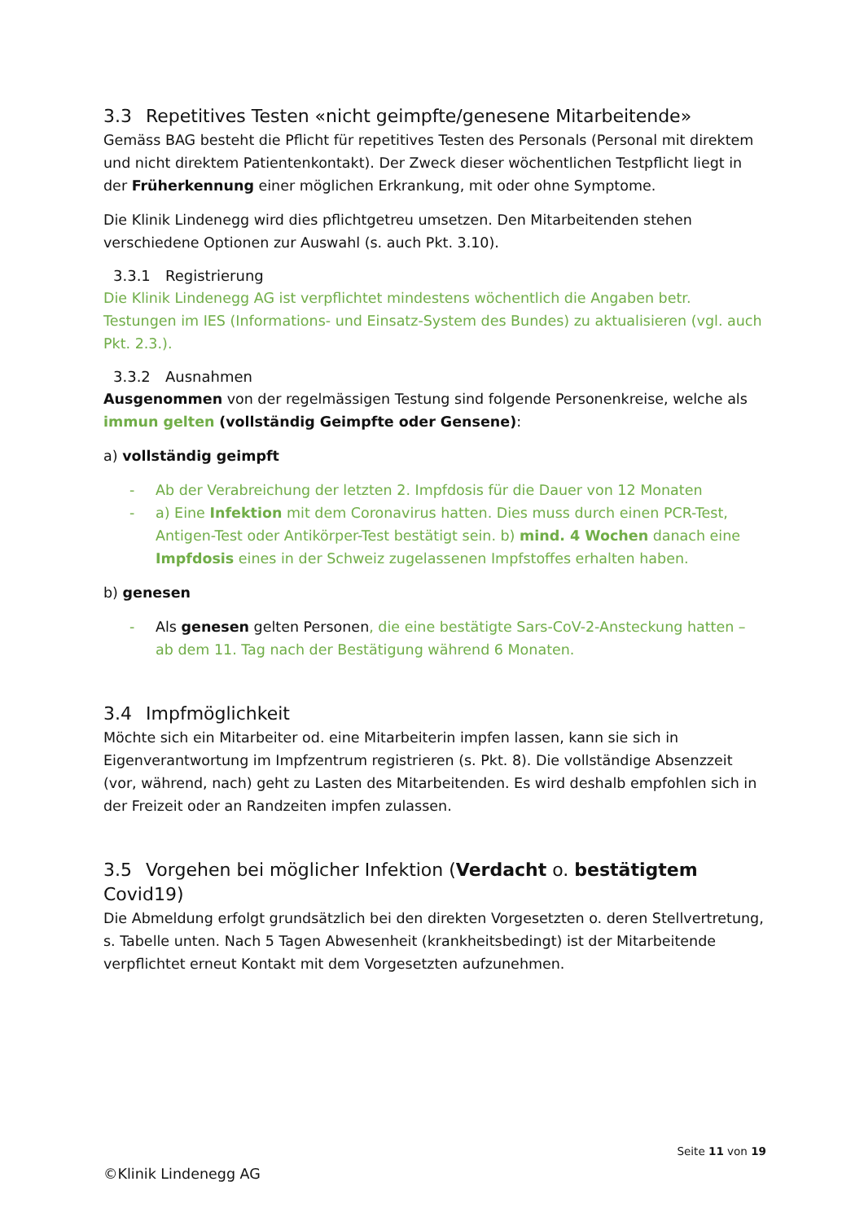3.3 Repetitives Testen «nicht geimpfte/genesene Mitarbeitende»
Gemäss BAG besteht die Pflicht für repetitives Testen des Personals (Personal mit direktem und nicht direktem Patientenkontakt). Der Zweck dieser wöchentlichen Testpflicht liegt in der Früherkennung einer möglichen Erkrankung, mit oder ohne Symptome.
Die Klinik Lindenegg wird dies pflichtgetreu umsetzen. Den Mitarbeitenden stehen verschiedene Optionen zur Auswahl (s. auch Pkt. 3.10).
3.3.1 Registrierung
Die Klinik Lindenegg AG ist verpflichtet mindestens wöchentlich die Angaben betr. Testungen im IES (Informations- und Einsatz-System des Bundes) zu aktualisieren (vgl. auch Pkt. 2.3.).
3.3.2 Ausnahmen
Ausgenommen von der regelmässigen Testung sind folgende Personenkreise, welche als immun gelten (vollständig Geimpfte oder Gensene):
a) vollständig geimpft
- Ab der Verabreichung der letzten 2. Impfdosis für die Dauer von 12 Monaten
- a) Eine Infektion mit dem Coronavirus hatten. Dies muss durch einen PCR-Test, Antigen-Test oder Antikörper-Test bestätigt sein. b) mind. 4 Wochen danach eine Impfdosis eines in der Schweiz zugelassenen Impfstoffes erhalten haben.
b) genesen
- Als genesen gelten Personen, die eine bestätigte Sars-CoV-2-Ansteckung hatten – ab dem 11. Tag nach der Bestätigung während 6 Monaten.
3.4 Impfmöglichkeit
Möchte sich ein Mitarbeiter od. eine Mitarbeiterin impfen lassen, kann sie sich in Eigenverantwortung im Impfzentrum registrieren (s. Pkt. 8). Die vollständige Absenzzeit (vor, während, nach) geht zu Lasten des Mitarbeitenden. Es wird deshalb empfohlen sich in der Freizeit oder an Randzeiten impfen zulassen.
3.5 Vorgehen bei möglicher Infektion (Verdacht o. bestätigtem Covid19)
Die Abmeldung erfolgt grundsätzlich bei den direkten Vorgesetzten o. deren Stellvertretung, s. Tabelle unten. Nach 5 Tagen Abwesenheit (krankheitsbedingt) ist der Mitarbeitende verpflichtet erneut Kontakt mit dem Vorgesetzten aufzunehmen.
Seite 11 von 19
©Klinik Lindenegg AG